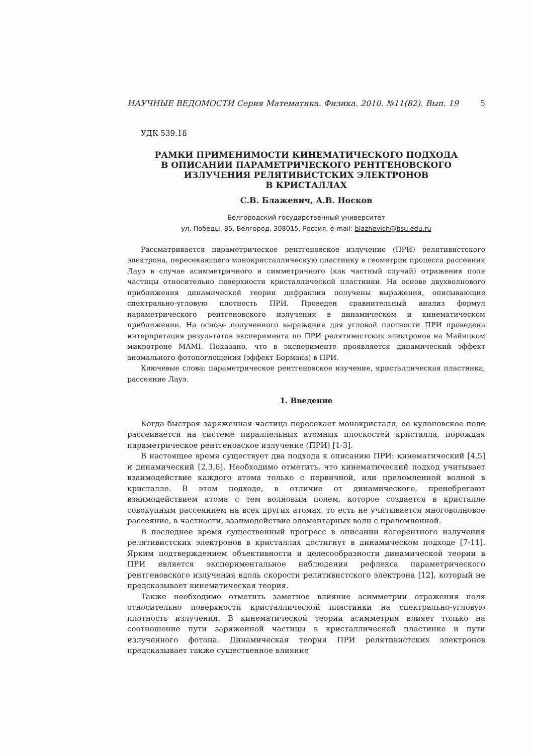НАУЧНЫЕ ВЕДОМОСТИ Серия Математика. Физика. 2010. №11(82). Вып. 19 5
УДК 539.18
РАМКИ ПРИМЕНИМОСТИ КИНЕМАТИЧЕСКОГО ПОДХОДА
В ОПИСАНИИ ПАРАМЕТРИЧЕСКОГО РЕНТГЕНОВСКОГО
ИЗЛУЧЕНИЯ РЕЛЯТИВИСТСКИХ ЭЛЕКТРОНОВ
В КРИСТАЛЛАХ
С.В. Блажевич, А.В. Носков
Белгородский государственный университет
ул. Победы, 85, Белгород, 308015, Россия, e-mail: blazhevich@bsu.edu.ru
Рассматривается параметрическое рентгеновское излучение (ПРИ) релятивистского электрона, пересекающего монокристаллическую пластинку в геометрии процесса рассеяния Лауэ в случае асимметричного и симметричного (как частный случай) отражения поля частицы относительно поверхности кристаллической пластинки. На основе двухволнового приближения динамической теории дифракции получены выражения, описывающие спектрально-угловую плотность ПРИ. Проведен сравнительный анализ формул параметрического рентгеновского излучения в динамическом и кинематическом приближении. На основе полученного выражения для угловой плотности ПРИ проведена интерпретация результатов эксперимента по ПРИ релятивистских электронов на Майнцком микротроне MAMI. Показано, что в эксперименте проявляется динамический эффект аномального фотопоглощения (эффект Бормана) в ПРИ.
Ключевые слова: параметрическое рентгеновское изучение, кристаллическая пластинка, рассеяние Лауэ.
1. Введение
Когда быстрая заряженная частица пересекает монокристалл, ее кулоновское поле рассеивается на системе параллельных атомных плоскостей кристалла, порождая параметрическое рентгеновское излучение (ПРИ) [1-3].
В настоящее время существует два подхода к описанию ПРИ: кинематический [4,5] и динамический [2,3,6]. Необходимо отметить, что кинематический подход учитывает взаимодействие каждого атома только с первичной, или преломленной волной в кристалле. В этом подходе, в отличие от динамического, пренебрегают взаимодействием атома с тем волновым полем, которое создается в кристалле совокупным рассеянием на всех других атомах, то есть не учитывается многоволновое рассеяние, в частности, взаимодействие элементарных волн с преломленной.
В последнее время существенный прогресс в описании когерентного излучения релятивистских электронов в кристаллах достигнут в динамическом подходе [7-11]. Ярким подтверждением объективности и целесообразности динамической теории в ПРИ является экспериментальное наблюдения рефлекса параметрического рентгеновского излучения вдоль скорости релятивистского электрона [12], который не предсказывает кинематическая теория.
Также необходимо отметить заметное влияние асимметрии отражения поля относительно поверхности кристаллической пластинки на спектрально-угловую плотность излучения. В кинематической теории асимметрия влияет только на соотношение пути заряженной частицы в кристаллической пластинке и пути излученного фотона. Динамическая теория ПРИ релятивистских электронов предсказывает также существенное влияние